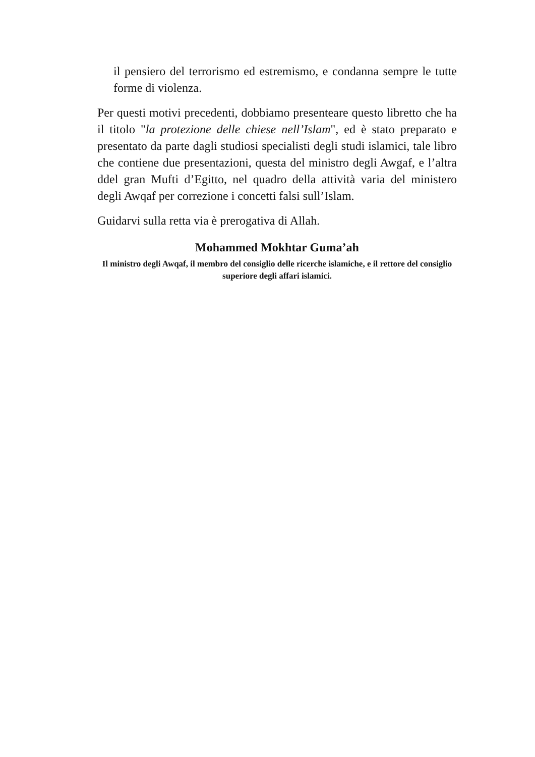il pensiero del terrorismo ed estremismo, e condanna sempre le tutte forme di violenza.
Per questi motivi precedenti, dobbiamo presenteare questo libretto che ha il titolo "la protezione delle chiese nell’Islam", ed è stato preparato e presentato da parte dagli studiosi specialisti degli studi islamici, tale libro che contiene due presentazioni, questa del ministro degli Awgaf, e l’altra ddel gran Mufti d’Egitto, nel quadro della attività varia del ministero degli Awqaf per correzione i concetti falsi sull’Islam.
Guidarvi sulla retta via è prerogativa di Allah.
Mohammed Mokhtar Guma’ah
Il ministro degli Awqaf, il membro del consiglio delle ricerche islamiche, e il rettore del consiglio superiore degli affari islamici.